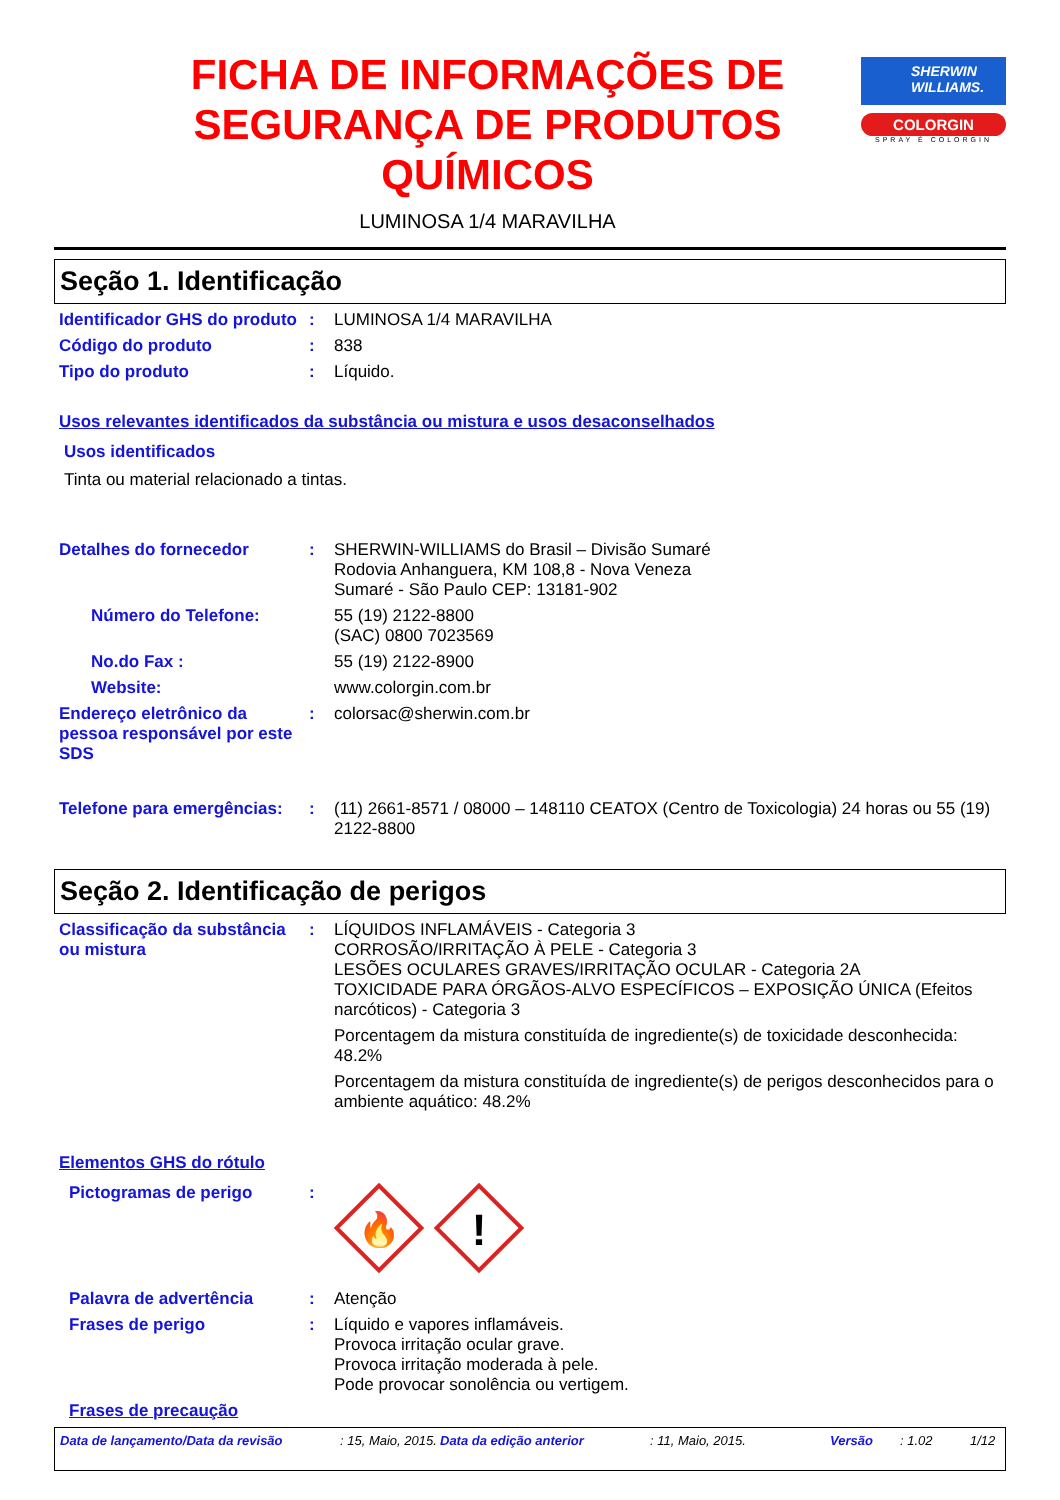FICHA DE INFORMAÇÕES DE SEGURANÇA DE PRODUTOS QUÍMICOS
LUMINOSA 1/4 MARAVILHA
SHERWIN WILLIAMS.
COLORGIN
SPRAY É COLORGIN
Seção 1. Identificação
Identificador GHS do produto
: LUMINOSA 1/4 MARAVILHA
Código do produto : 838
Tipo do produto : Líquido.
Usos relevantes identificados da substância ou mistura e usos desaconselhados
Usos identificados
Tinta ou material relacionado a tintas.
Detalhes do fornecedor : SHERWIN-WILLIAMS do Brasil – Divisão Sumaré
Rodovia Anhanguera, KM 108,8 - Nova Veneza
Sumaré - São Paulo CEP: 13181-902
Número do Telefone: 55 (19) 2122-8800
(SAC) 0800 7023569
No.do Fax : 55 (19) 2122-8900
Website: www.colorgin.com.br
Endereço eletrônico da pessoa responsável por este SDS
: colorsac@sherwin.com.br
Telefone para emergências:
: (11) 2661-8571 / 08000 – 148110 CEATOX (Centro de Toxicologia) 24 horas ou 55 (19) 2122-8800
Seção 2. Identificação de perigos
Classificação da substância ou mistura
: LÍQUIDOS INFLAMÁVEIS - Categoria 3
CORROSÃO/IRRITAÇÃO À PELE - Categoria 3
LESÕES OCULARES GRAVES/IRRITAÇÃO OCULAR - Categoria 2A
TOXICIDADE PARA ÓRGÃOS-ALVO ESPECÍFICOS – EXPOSIÇÃO ÚNICA (Efeitos narcóticos) - Categoria 3
Porcentagem da mistura constituída de ingrediente(s) de toxicidade desconhecida: 48.2%
Porcentagem da mistura constituída de ingrediente(s) de perigos desconhecidos para o ambiente aquático: 48.2%
Elementos GHS do rótulo
Pictogramas de perigo :
🔥
!
Palavra de advertência : Atenção
Frases de perigo : Líquido e vapores inflamáveis.
Provoca irritação ocular grave.
Provoca irritação moderada à pele.
Pode provocar sonolência ou vertigem.
Frases de precaução
Data de lançamento/Data da revisão: 15, Maio, 2015. Data da edição anterior: 11, Maio, 2015. Versão: 1.02 1/12